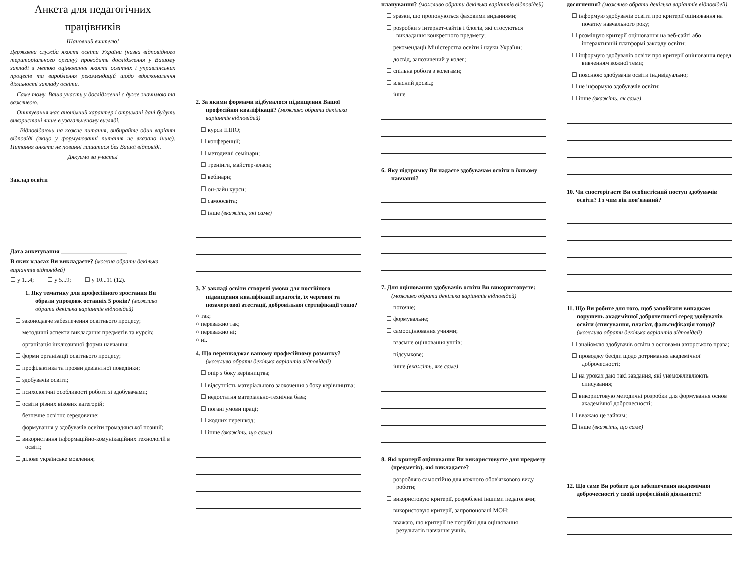Анкета для педагогічних
працівників
Шановний вчителю!
Державна служба якості освіти України (назва відповідного територіального органу) проводить дослідження у Вашому закладі з метою оцінювання якості освітніх і управлінських процесів та вироблення рекомендацій щодо вдосконалення діяльності закладу освіти.
Саме тому, Ваша участь у дослідженні є дуже значимою та важливою.
Опитування має анонімний характер і отримані дані будуть використані лише в узагальненому вигляді.
Відповідаючи на кожне питання, вибирайте один варіант відповіді (якщо у формулюванні питання не вказано інше). Питання анкети не повинні лишатися без Вашої відповіді.
Дякуємо за участь!
Заклад освіти
Дата анкетування ______________________
В яких класах Ви викладаєте? (можна обрати декілька варіантів відповідей)
☐ у 1...4; ☐ у 5...9; ☐ у 10...11 (12).
1. Яку тематику для професійного зростання Ви обрали упродовж останніх 5 років? (можливо обрати декілька варіантів відповідей)
☐ законодавче забезпечення освітнього процесу;
☐ методичні аспекти викладання предметів та курсів;
☐ організація інклюзивної форми навчання;
☐ форми організації освітнього процесу;
☐ профілактика та прояви девіантної поведінки;
☐ здобувачів освіти;
☐ психологічні особливості роботи зі здобувачами;
☐ освіти різних вікових категорій;
☐ безпечне освітнє середовище;
☐ формування у здобувачів освіти громадянської позиції;
☐ використання інформаційно-комунікаційних технологій в освіті;
☐ ділове українське мовлення;
2. За якими формами відбувалося підвищення Вашої професійної кваліфікації? (можливо обрати декілька варіантів відповідей)
☐ курси ІППО;
☐ конференції;
☐ методичні семінари;
☐ тренінги, майстер-класи;
☐ вебінари;
☐ он-лайн курси;
☐ самоосвіта;
☐ інше (вкажіть, які саме)
3. У закладі освіти створені умови для постійного підвищення кваліфікації педагогів, їх чергової та позачергової атестації, добровільної сертифікації тощо?
○ так;
○ переважно так;
○ переважно ні;
○ ні.
4. Що перешкоджає вашому професійному розвитку? (можливо обрати декілька варіантів відповідей)
☐ опір з боку керівництва;
☐ відсутність матеріального заохочення з боку керівництва;
☐ недостатня матеріально-технічна база;
☐ погані умови праці;
☐ жодних перешкод;
☐ інше (вкажіть, що саме)
планування? (можливо обрати декілька варіантів відповідей)
☐ зразки, що пропонуються фаховими виданнями;
☐ розробки з інтернет-сайтів і блогів, які стосуються викладання конкретного предмету;
☐ рекомендації Міністерства освіти і науки України;
☐ досвід, запозичений у колег;
☐ спільна робота з колегами;
☐ власний досвід;
☐ інше
6. Яку підтримку Ви надаєте здобувачам освіти в їхньому навчанні?
7. Для оцінювання здобувачів освіти Ви використовуєте: (можливо обрати декілька варіантів відповідей)
☐ поточне;
☐ формувальне;
☐ самооцінювання учнями;
☐ взаємне оцінювання учнів;
☐ підсумкове;
☐ інше (вкажіть, яке саме)
8. Які критерії оцінювання Ви використовуєте для предмету (предметів), які викладаєте?
☐ розробляю самостійно для кожного обов'язкового виду роботи;
☐ використовую критерії, розроблені іншими педагогами;
☐ використовую критерії, запропоновані МОН;
☐ вважаю, що критерії не потрібні для оцінювання результатів навчання учнів.
досягнення? (можливо обрати декілька варіантів відповідей)
☐ інформую здобувачів освіти про критерії оцінювання на початку навчального року;
☐ розміщую критерії оцінювання на веб-сайті або інтерактивній платформі закладу освіти;
☐ інформую здобувачів освіти про критерії оцінювання перед вивченням кожної теми;
☐ пояснюю здобувачів освіти індивідуально;
☐ не інформую здобувачів освіти;
☐ інше (вкажіть, як саме)
10. Чи спостерігаєте Ви особистісний поступ здобувачів освіти? І з чим він пов'язаний?
11. Що Ви робите для того, щоб запобігати випадкам порушень академічної доброчесності серед здобувачів освіти (списування, плагіат, фальсифікація тощо)? (можливо обрати декілька варіантів відповідей)
☐ знайомлю здобувачів освіти з основами авторського права;
☐ проводжу бесіди щодо дотримання академічної доброчесності;
☐ на уроках даю такі завдання, які унеможливлюють списування;
☐ використовую методичні розробки для формування основ академічної доброчесності;
☐ вважаю це зайвим;
☐ інше (вкажіть, що саме)
12. Що саме Ви робите для забезпечення академічної доброчесності у своїй професійній діяльності?